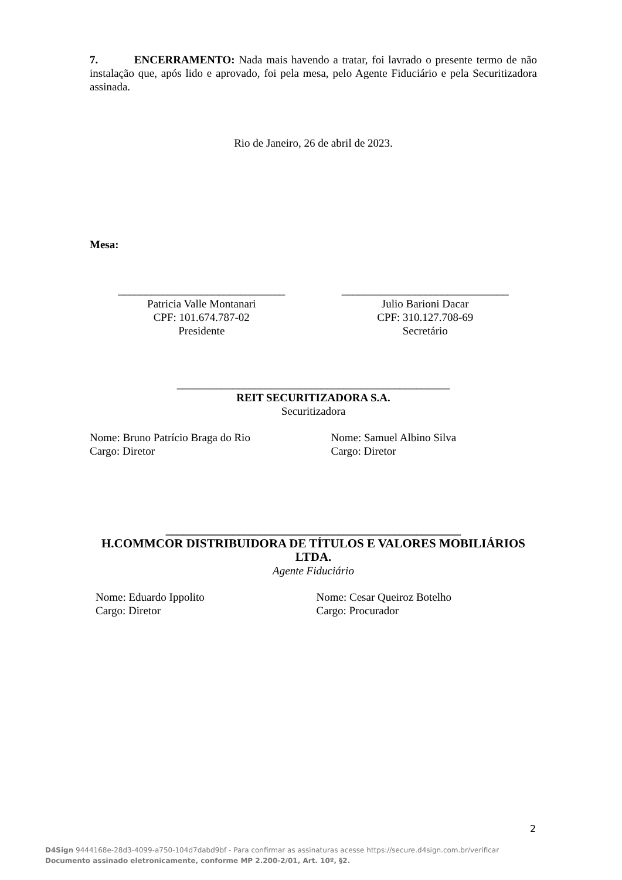7. ENCERRAMENTO: Nada mais havendo a tratar, foi lavrado o presente termo de não instalação que, após lido e aprovado, foi pela mesa, pelo Agente Fiduciário e pela Securitizadora assinada.
Rio de Janeiro, 26 de abril de 2023.
Mesa:
______________________________
Patricia Valle Montanari
CPF: 101.674.787-02
Presidente
______________________________
Julio Barioni Dacar
CPF: 310.127.708-69
Secretário
_________________________________________________
REIT SECURITIZADORA S.A.
Securitizadora
Nome: Bruno Patrício Braga do Rio
Cargo: Diretor
Nome: Samuel Albino Silva
Cargo: Diretor
_____________________________________________________
H.COMMCOR DISTRIBUIDORA DE TÍTULOS E VALORES MOBILIÁRIOS LTDA.
Agente Fiduciário
Nome: Eduardo Ippolito
Cargo: Diretor
Nome: Cesar Queiroz Botelho
Cargo: Procurador
2
D4Sign 9444168e-28d3-4099-a750-104d7dabd9bf - Para confirmar as assinaturas acesse https://secure.d4sign.com.br/verificar
Documento assinado eletronicamente, conforme MP 2.200-2/01, Art. 10º, §2.